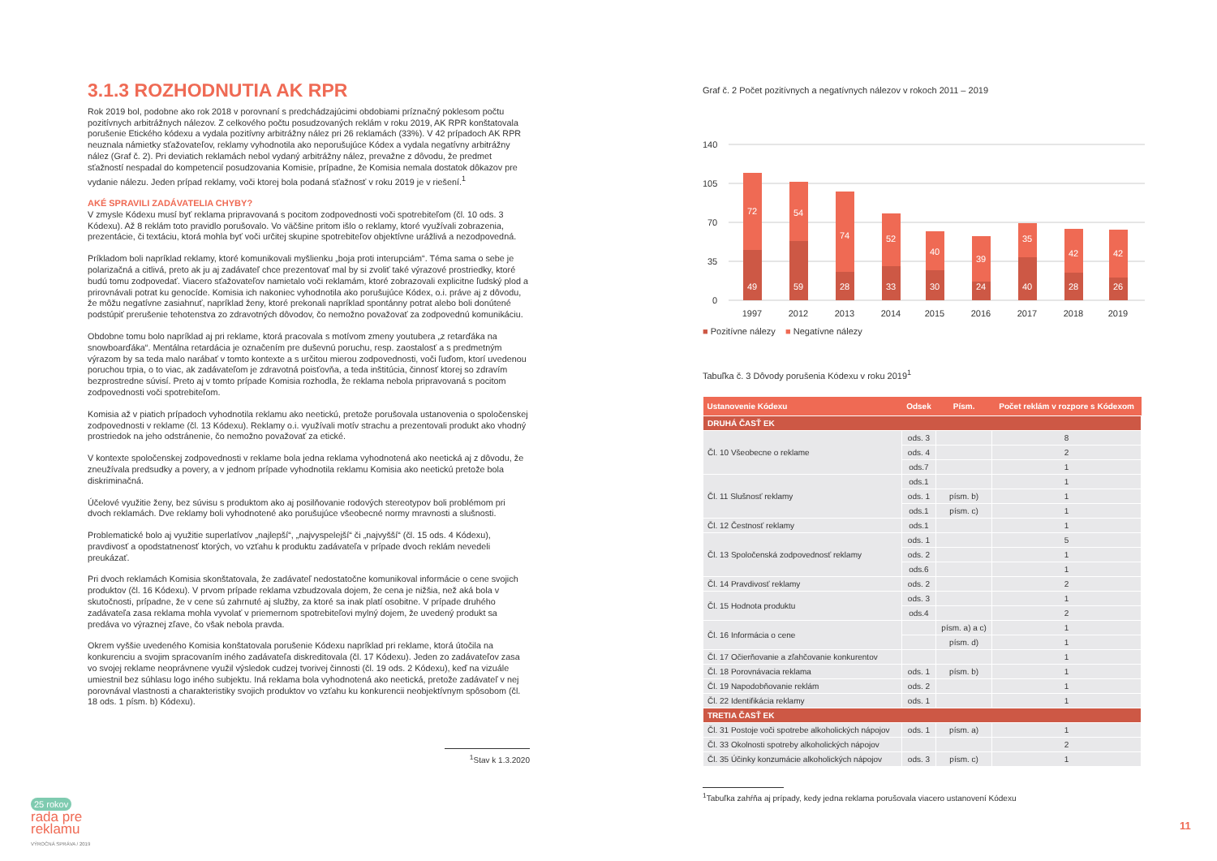3.1.3 ROZHODNUTIA AK RPR
Rok 2019 bol, podobne ako rok 2018 v porovnaní s predchádzajúcimi obdobiami príznačný poklesom počtu pozitívnych arbitrážnych nálezov. Z celkového počtu posudzovaných reklám v roku 2019, AK RPR konštatovala porušenie Etického kódexu a vydala pozitívny arbitrážny nález pri 26 reklamách (33%). V 42 prípadoch AK RPR neuznala námietky sťažovateľov, reklamy vyhodnotila ako neporušujúce Kódex a vydala negatívny arbitrážny nález (Graf č. 2). Pri deviatich reklamách nebol vydaný arbitrážny nález, prevažne z dôvodu, že predmet sťažností nespadal do kompetencií posudzovania Komisie, prípadne, že Komisia nemala dostatok dôkazov pre vydanie nálezu. Jeden prípad reklamy, voči ktorej bola podaná sťažnosť v roku 2019 je v riešení.<sup>1</sup>
AKÉ SPRAVILI ZADÁVATELIA CHYBY?
V zmysle Kódexu musí byť reklama pripravovaná s pocitom zodpovednosti voči spotrebiteľom (čl. 10 ods. 3 Kódexu). Až 8 reklám toto pravidlo porušovalo. Vo väčšine pritom išlo o reklamy, ktoré využívali zobrazenia, prezentácie, či textáciu, ktorá mohla byť voči určitej skupine spotrebiteľov objektívne urážlivá a nezodpovedná.
Príkladom boli napríklad reklamy, ktoré komunikovali myšlienku „boja proti interupciám“. Téma sama o sebe je polarizačná a citlivá, preto ak ju aj zadávateľ chce prezentovať mal by si zvoliť také výrazové prostriedky, ktoré budú tomu zodpovedať. Viacero sťažovateľov namietalo voči reklamám, ktoré zobrazovali explicitne ľudský plod a prirovnávali potrat ku genocíde. Komisia ich nakoniec vyhodnotila ako porušujúce Kódex, o.i. práve aj z dôvodu, že môžu negatívne zasiahnuť, napríklad ženy, ktoré prekonali napríklad spontánny potrat alebo boli donútené podstúpiť prerušenie tehotenstva zo zdravotných dôvodov, čo nemožno považovať za zodpovednú komunikáciu.
Obdobne tomu bolo napríklad aj pri reklame, ktorá pracovala s motívom zmeny youtubera „z retarďáka na snowboarďáka“. Mentálna retardácia je označením pre duševnú poruchu, resp. zaostalosť a s predmetným výrazom by sa teda malo narábať v tomto kontexte a s určitou mierou zodpovednosti, voči ľuďom, ktorí uvedenou poruchou trpia, o to viac, ak zadávateľom je zdravotná poisťovňa, a teda inštitúcia, činnosť ktorej so zdravím bezprostredne súvisí. Preto aj v tomto prípade Komisia rozhodla, že reklama nebola pripravovaná s pocitom zodpovednosti voči spotrebiteľom.
Komisia až v piatich prípadoch vyhodnotila reklamu ako neetickú, pretože porušovala ustanovenia o spoločenskej zodpovednosti v reklame (čl. 13 Kódexu). Reklamy o.i. využívali motív strachu a prezentovali produkt ako vhodný prostriedok na jeho odstránenie, čo nemožno považovať za etické.
V kontexte spoločenskej zodpovednosti v reklame bola jedna reklama vyhodnotená ako neetická aj z dôvodu, že zneužívala predsudky a povery, a v jednom prípade vyhodnotila reklamu Komisia ako neetickú pretože bola diskriminačná.
Účelové využitie ženy, bez súvisu s produktom ako aj posilňovanie rodových stereotypov boli problémom pri dvoch reklamách. Dve reklamy boli vyhodnotené ako porušujúce všeobecné normy mravnosti a slušnosti.
Problematické bolo aj využitie superlatívov „najlepší“, „najvyspelejší“ či „najvyšší“ (čl. 15 ods. 4 Kódexu), pravdivosť a opodstatnenosť ktorých, vo vzťahu k produktu zadávateľa v prípade dvoch reklám nevedeli preukázať.
Pri dvoch reklamách Komisia skonštatovala, že zadávateľ nedostatočne komunikoval informácie o cene svojich produktov (čl. 16 Kódexu). V prvom prípade reklama vzbudzovala dojem, že cena je nižšia, než aká bola v skutočnosti, prípadne, že v cene sú zahrnuté aj služby, za ktoré sa inak platí osobitne. V prípade druhého zadávateľa zasa reklama mohla vyvolať v priemernom spotrebiteľovi mylný dojem, že uvedený produkt sa predáva vo výraznej zľave, čo však nebola pravda.
Okrem vyššie uvedeného Komisia konštatovala porušenie Kódexu napríklad pri reklame, ktorá útočila na konkurenciu a svojim spracovaním iného zadávateľa diskreditovala (čl. 17 Kódexu). Jeden zo zadávateľov zasa vo svojej reklame neoprávnene využil výsledok cudzej tvorivej činnosti (čl. 19 ods. 2 Kódexu), keď na vizuále umiestnil bez súhlasu logo iného subjektu. Iná reklama bola vyhodnotená ako neetická, pretože zadávateľ v nej porovnával vlastnosti a charakteristiky svojich produktov vo vzťahu ku konkurencii neobjektívnym spôsobom (čl. 18 ods. 1 písm. b) Kódexu).
<sup>1</sup> Stav k 1.3.2020
25 rokov
rada pre
reklamu
VÝROČNÁ SPRÁVA / 2019
Graf č. 2 Počet pozitívnych a negatívnych nálezov v rokoch 2011 – 2019
140
105
70
35
0
72
49
54
59
74
28
52
33
40
30
39
24
35
40
42
28
42
26
1997
2012
2013
2014
2015
2016
2017
2018
2019
■ Pozitívne nálezy ■ Negatívne nálezy
Tabuľka č. 3 Dôvody porušenia Kódexu v roku 2019<sup>1</sup>
| Ustanovenie Kódexu | Odsek | Písm. | Počet reklám v rozpore s Kódexom |
| --- | --- | --- | --- |
| DRUHÁ ČASŤ EK | | | |
| Čl. 10 Všeobecne o reklame | ods. 3 | | 8 |
| | ods. 4 | | 2 |
| | ods.7 | | 1 |
| Čl. 11 Slušnosť reklamy | ods.1 | | 1 |
| | ods. 1 | písm. b) | 1 |
| | ods.1 | písm. c) | 1 |
| Čl. 12 Čestnosť reklamy | ods.1 | | 1 |
| Čl. 13 Spoločenská zodpovednosť reklamy | ods. 1 | | 5 |
| | ods. 2 | | 1 |
| | ods.6 | | 1 |
| Čl. 14 Pravdivosť reklamy | ods. 2 | | 2 |
| Čl. 15 Hodnota produktu | ods. 3 | | 1 |
| | ods.4 | | 2 |
| Čl. 16 Informácia o cene | | písm. a) a c) | 1 |
| | | písm. d) | 1 |
| Čl. 17 Očierňovanie a zľahčovanie konkurentov | | | 1 |
| Čl. 18 Porovnávacia reklama | ods. 1 | písm. b) | 1 |
| Čl. 19 Napodobňovanie reklám | ods. 2 | | 1 |
| Čl. 22 Identifikácia reklamy | ods. 1 | | 1 |
| TRETIA ČASŤ EK | | | |
| Čl. 31 Postoje voči spotrebe alkoholických nápojov | ods. 1 | písm. a) | 1 |
| Čl. 33 Okolnosti spotreby alkoholických nápojov | | | 2 |
| Čl. 35 Účinky konzumácie alkoholických nápojov | ods. 3 | písm. c) | 1 |
<sup>1</sup> Tabuľka zahŕňa aj prípady, kedy jedna reklama porušovala viacero ustanovení Kódexu
11